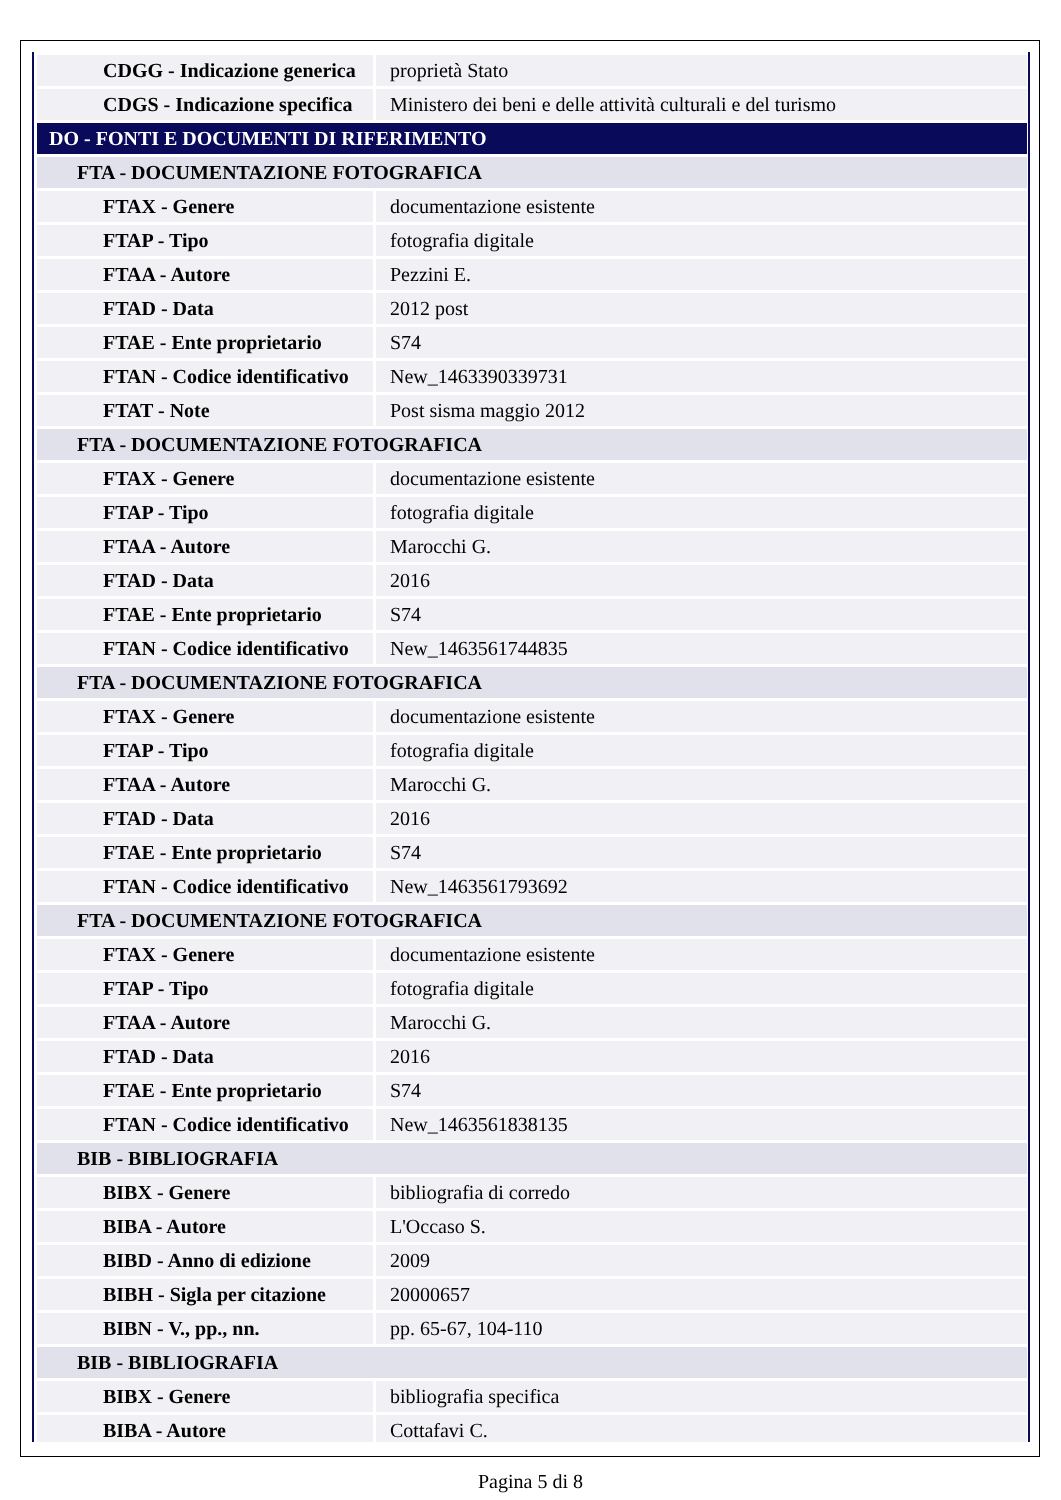| CDGG - Indicazione generica | proprietà Stato |
| CDGS - Indicazione specifica | Ministero dei beni e delle attività culturali e del turismo |
| DO - FONTI E DOCUMENTI DI RIFERIMENTO | |
| FTA - DOCUMENTAZIONE FOTOGRAFICA | |
| FTAX - Genere | documentazione esistente |
| FTAP - Tipo | fotografia digitale |
| FTAA - Autore | Pezzini E. |
| FTAD - Data | 2012 post |
| FTAE - Ente proprietario | S74 |
| FTAN - Codice identificativo | New_1463390339731 |
| FTAT - Note | Post sisma maggio 2012 |
| FTA - DOCUMENTAZIONE FOTOGRAFICA | |
| FTAX - Genere | documentazione esistente |
| FTAP - Tipo | fotografia digitale |
| FTAA - Autore | Marocchi G. |
| FTAD - Data | 2016 |
| FTAE - Ente proprietario | S74 |
| FTAN - Codice identificativo | New_1463561744835 |
| FTA - DOCUMENTAZIONE FOTOGRAFICA | |
| FTAX - Genere | documentazione esistente |
| FTAP - Tipo | fotografia digitale |
| FTAA - Autore | Marocchi G. |
| FTAD - Data | 2016 |
| FTAE - Ente proprietario | S74 |
| FTAN - Codice identificativo | New_1463561793692 |
| FTA - DOCUMENTAZIONE FOTOGRAFICA | |
| FTAX - Genere | documentazione esistente |
| FTAP - Tipo | fotografia digitale |
| FTAA - Autore | Marocchi G. |
| FTAD - Data | 2016 |
| FTAE - Ente proprietario | S74 |
| FTAN - Codice identificativo | New_1463561838135 |
| BIB - BIBLIOGRAFIA | |
| BIBX - Genere | bibliografia di corredo |
| BIBA - Autore | L'Occaso S. |
| BIBD - Anno di edizione | 2009 |
| BIBH - Sigla per citazione | 20000657 |
| BIBN - V., pp., nn. | pp. 65-67, 104-110 |
| BIB - BIBLIOGRAFIA | |
| BIBX - Genere | bibliografia specifica |
| BIBA - Autore | Cottafavi C. |
Pagina 5 di 8